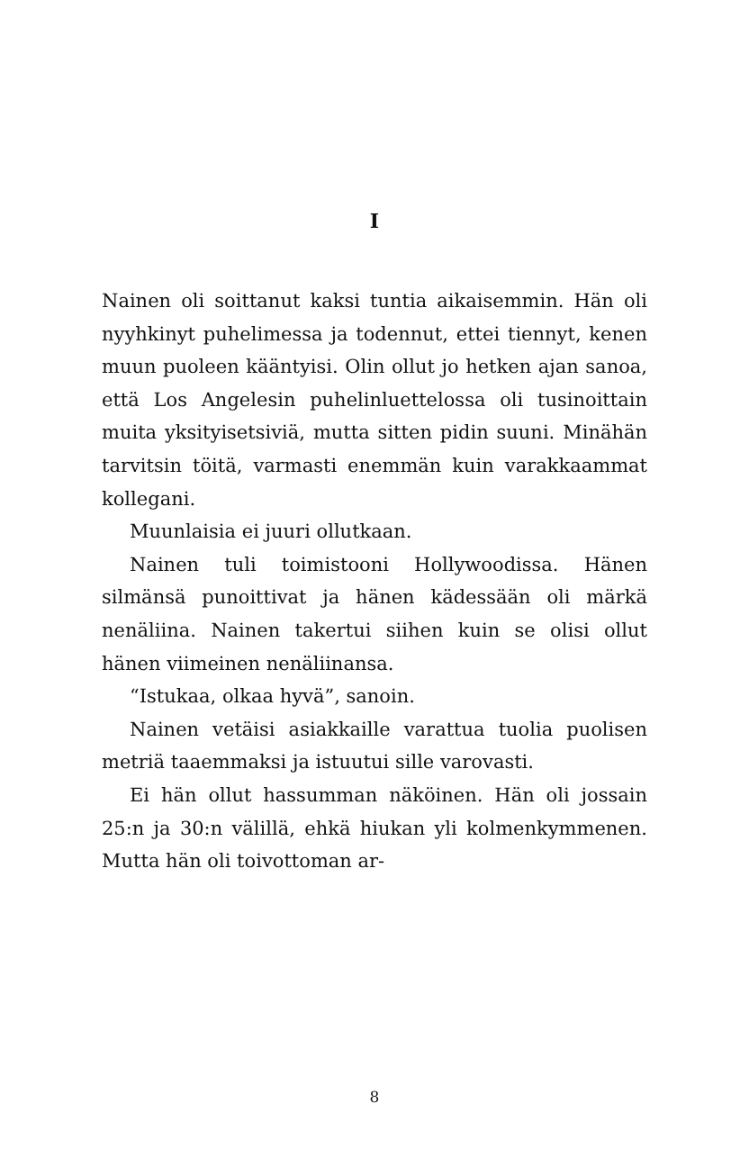I
Nainen oli soittanut kaksi tuntia aikaisemmin. Hän oli nyyhkinyt puhelimessa ja todennut, ettei tiennyt, kenen muun puoleen kääntyisi. Olin ollut jo hetken ajan sanoa, että Los Angelesin puhelinluettelossa oli tusinoittain muita yksityisetsiviä, mutta sitten pidin suuni. Minähän tarvitsin töitä, varmasti enemmän kuin varakkaammat kollegani.
Muunlaisia ei juuri ollutkaan.
Nainen tuli toimistooni Hollywoodissa. Hänen silmänsä punoittivat ja hänen kädessään oli märkä nenäliina. Nainen takertui siihen kuin se olisi ollut hänen viimeinen nenäliinansa.
“Istukaa, olkaa hyvä”, sanoin.
Nainen vetäisi asiakkaille varattua tuolia puolisen metriä taaemmaksi ja istuutui sille varovasti.
Ei hän ollut hassumman näköinen. Hän oli jossain 25:n ja 30:n välillä, ehkä hiukan yli kolmenkymmenen. Mutta hän oli toivottoman ar-
8